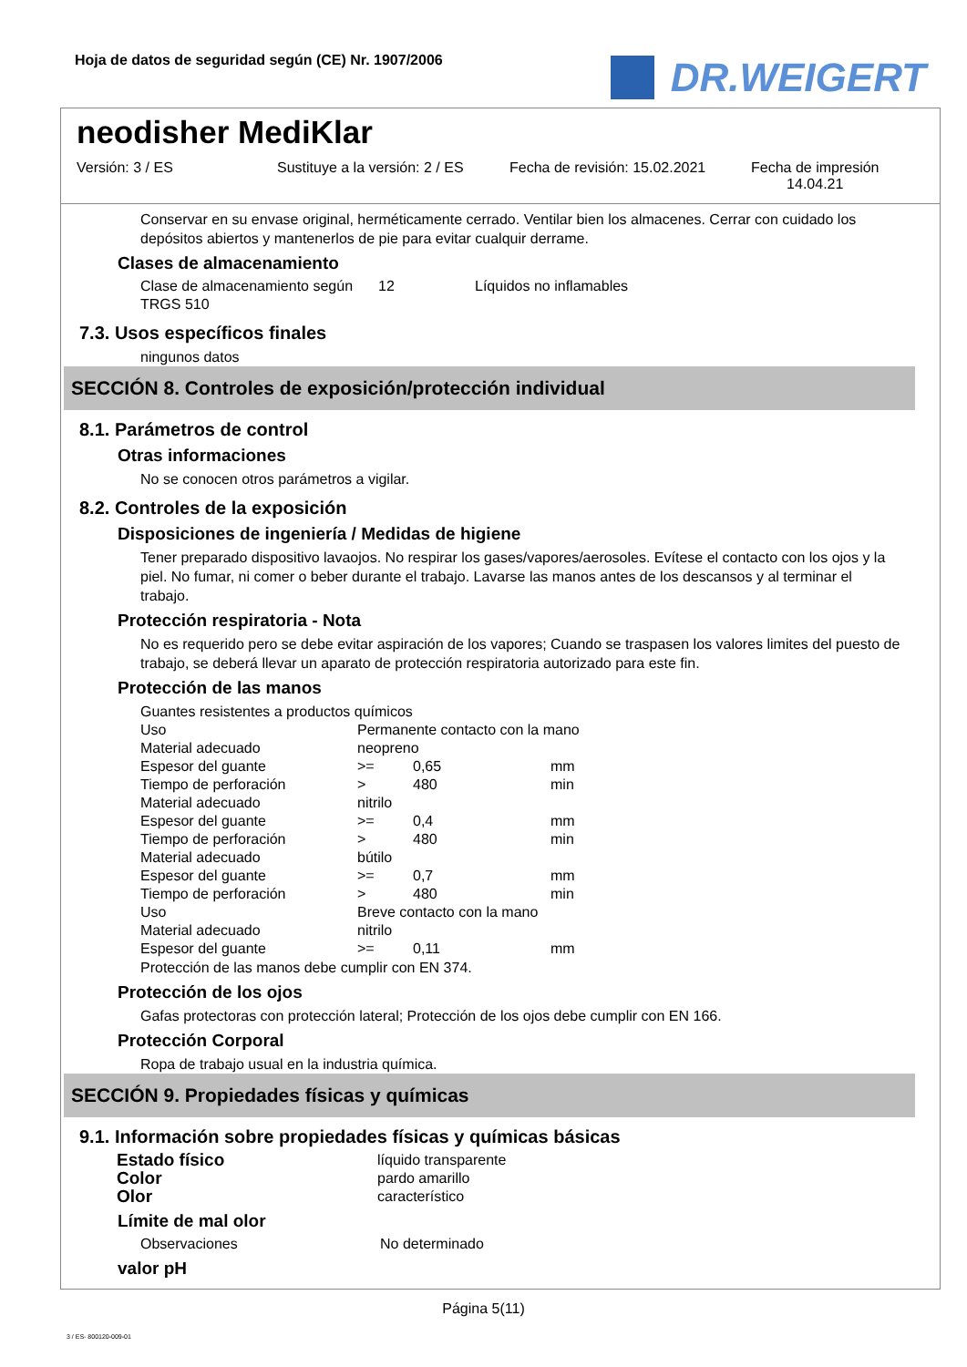Hoja de datos de seguridad según (CE) Nr. 1907/2006
DR.WEIGERT
neodisher MediKlar
Versión: 3 / ES Sustituye a la versión: 2 / ES
Fecha de revisión: 15.02.2021
Fecha de impresión
14.04.21
Conservar en su envase original, herméticamente cerrado. Ventilar bien los almacenes. Cerrar con cuidado los depósitos abiertos y mantenerlos de pie para evitar cualquir derrame.
Clases de almacenamiento
| Clase de almacenamiento según TRGS 510 | 12 | Líquidos no inflamables |
7.3. Usos específicos finales
ningunos datos
SECCIÓN 8. Controles de exposición/protección individual
8.1. Parámetros de control
Otras informaciones
No se conocen otros parámetros a vigilar.
8.2. Controles de la exposición
Disposiciones de ingeniería / Medidas de higiene
Tener preparado dispositivo lavaojos. No respirar los gases/vapores/aerosoles. Evítese el contacto con los ojos y la piel. No fumar, ni comer o beber durante el trabajo. Lavarse las manos antes de los descansos y al terminar el trabajo.
Protección respiratoria - Nota
No es requerido pero se debe evitar aspiración de los vapores; Cuando se traspasen los valores limites del puesto de trabajo, se deberá llevar un aparato de protección respiratoria autorizado para este fin.
Protección de las manos
Guantes resistentes a productos químicos
| Uso | Permanente contacto con la mano | | |
| Material adecuado | neopreno | | |
| Espesor del guante | >= | 0,65 | mm |
| Tiempo de perforación | > | 480 | min |
| Material adecuado | nitrilo | | |
| Espesor del guante | >= | 0,4 | mm |
| Tiempo de perforación | > | 480 | min |
| Material adecuado | bútilo | | |
| Espesor del guante | >= | 0,7 | mm |
| Tiempo de perforación | > | 480 | min |
| Uso | Breve contacto con la mano | | |
| Material adecuado | nitrilo | | |
| Espesor del guante | >= | 0,11 | mm |
Protección de las manos debe cumplir con EN 374.
Protección de los ojos
Gafas protectoras con protección lateral; Protección de los ojos debe cumplir con EN 166.
Protección Corporal
Ropa de trabajo usual en la industria química.
SECCIÓN 9. Propiedades físicas y químicas
9.1. Información sobre propiedades físicas y químicas básicas
| Estado físico | líquido transparente |
| Color | pardo amarillo |
| Olor | característico |
Límite de mal olor
| Observaciones | No determinado |
valor pH
Página 5(11)
3 / ES- 800120-009-01